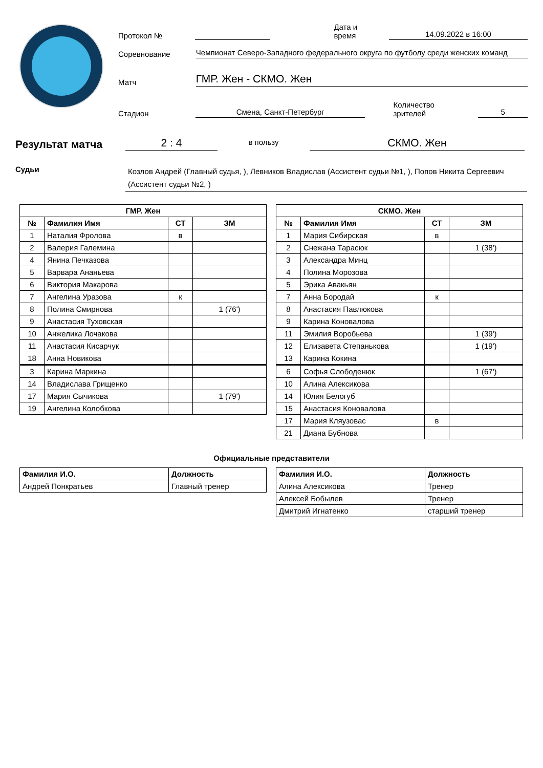Протокол № Дата и время 14.09.2022 в 16:00
Соревнование Чемпионат Северо-Западного федерального округа по футболу среди женских команд
Матч ГМР. Жен - СКМО. Жен
Стадион Смена, Санкт-Петербург Количество зрителей 5
Результат матча 2 : 4 в пользу СКМО. Жен
Судьи Козлов Андрей (Главный судья, ), Левников Владислав (Ассистент судьи №1, ), Попов Никита Сергеевич (Ассистент судьи №2, )
| ГМР. Жен | | | |
| --- | --- | --- | --- |
| № | Фамилия Имя | СТ | ЗМ |
| 1 | Наталия Фролова | в | |
| 2 | Валерия Галемина | | |
| 4 | Янина Печказова | | |
| 5 | Варвара Ананьева | | |
| 6 | Виктория Макарова | | |
| 7 | Ангелина Уразова | к | |
| 8 | Полина Смирнова | | 1 (76') |
| 9 | Анастасия Туховская | | |
| 10 | Анжелика Лочакова | | |
| 11 | Анастасия Кисарчук | | |
| 18 | Анна Новикова | | |
| 3 | Карина Маркина | | |
| 14 | Владислава Грищенко | | |
| 17 | Мария Сычикова | | 1 (79') |
| 19 | Ангелина Колобкова | | |
| СКМО. Жен | | | |
| --- | --- | --- | --- |
| № | Фамилия Имя | СТ | ЗМ |
| 1 | Мария Сибирская | в | |
| 2 | Снежана Тарасюк | | 1 (38') |
| 3 | Александра Минц | | |
| 4 | Полина Морозова | | |
| 5 | Эрика Авакьян | | |
| 7 | Анна Бородай | к | |
| 8 | Анастасия Павлюкова | | |
| 9 | Карина Коновалова | | |
| 11 | Эмилия Воробьева | | 1 (39') |
| 12 | Елизавета Степанькова | | 1 (19') |
| 13 | Карина Кокина | | |
| 6 | Софья Слободенюк | | 1 (67') |
| 10 | Алина Алексикова | | |
| 14 | Юлия Белогуб | | |
| 15 | Анастасия Коновалова | | |
| 17 | Мария Кляузовас | в | |
| 21 | Диана Бубнова | | |
Официальные представители
| Фамилия И.О. | Должность |
| --- | --- |
| Андрей Понкратьев | Главный тренер |
| Фамилия И.О. | Должность |
| --- | --- |
| Алина Алексикова | Тренер |
| Алексей Бобылев | Тренер |
| Дмитрий Игнатенко | старший тренер |